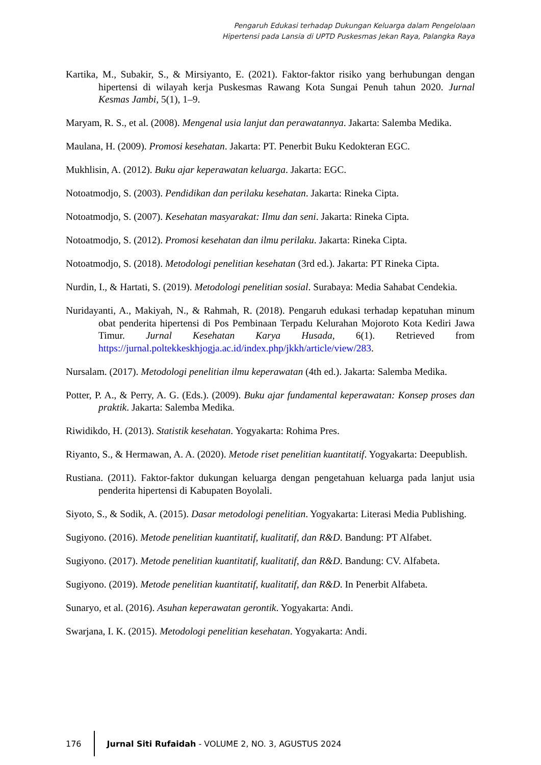Pengaruh Edukasi terhadap Dukungan Keluarga dalam Pengelolaan
Hipertensi pada Lansia di UPTD Puskesmas Jekan Raya, Palangka Raya
Kartika, M., Subakir, S., & Mirsiyanto, E. (2021). Faktor-faktor risiko yang berhubungan dengan hipertensi di wilayah kerja Puskesmas Rawang Kota Sungai Penuh tahun 2020. Jurnal Kesmas Jambi, 5(1), 1–9.
Maryam, R. S., et al. (2008). Mengenal usia lanjut dan perawatannya. Jakarta: Salemba Medika.
Maulana, H. (2009). Promosi kesehatan. Jakarta: PT. Penerbit Buku Kedokteran EGC.
Mukhlisin, A. (2012). Buku ajar keperawatan keluarga. Jakarta: EGC.
Notoatmodjo, S. (2003). Pendidikan dan perilaku kesehatan. Jakarta: Rineka Cipta.
Notoatmodjo, S. (2007). Kesehatan masyarakat: Ilmu dan seni. Jakarta: Rineka Cipta.
Notoatmodjo, S. (2012). Promosi kesehatan dan ilmu perilaku. Jakarta: Rineka Cipta.
Notoatmodjo, S. (2018). Metodologi penelitian kesehatan (3rd ed.). Jakarta: PT Rineka Cipta.
Nurdin, I., & Hartati, S. (2019). Metodologi penelitian sosial. Surabaya: Media Sahabat Cendekia.
Nuridayanti, A., Makiyah, N., & Rahmah, R. (2018). Pengaruh edukasi terhadap kepatuhan minum obat penderita hipertensi di Pos Pembinaan Terpadu Kelurahan Mojoroto Kota Kediri Jawa Timur. Jurnal Kesehatan Karya Husada, 6(1). Retrieved from https://jurnal.poltekkeskhjogja.ac.id/index.php/jkkh/article/view/283.
Nursalam. (2017). Metodologi penelitian ilmu keperawatan (4th ed.). Jakarta: Salemba Medika.
Potter, P. A., & Perry, A. G. (Eds.). (2009). Buku ajar fundamental keperawatan: Konsep proses dan praktik. Jakarta: Salemba Medika.
Riwidikdo, H. (2013). Statistik kesehatan. Yogyakarta: Rohima Pres.
Riyanto, S., & Hermawan, A. A. (2020). Metode riset penelitian kuantitatif. Yogyakarta: Deepublish.
Rustiana. (2011). Faktor-faktor dukungan keluarga dengan pengetahuan keluarga pada lanjut usia penderita hipertensi di Kabupaten Boyolali.
Siyoto, S., & Sodik, A. (2015). Dasar metodologi penelitian. Yogyakarta: Literasi Media Publishing.
Sugiyono. (2016). Metode penelitian kuantitatif, kualitatif, dan R&D. Bandung: PT Alfabet.
Sugiyono. (2017). Metode penelitian kuantitatif, kualitatif, dan R&D. Bandung: CV. Alfabeta.
Sugiyono. (2019). Metode penelitian kuantitatif, kualitatif, dan R&D. In Penerbit Alfabeta.
Sunaryo, et al. (2016). Asuhan keperawatan gerontik. Yogyakarta: Andi.
Swarjana, I. K. (2015). Metodologi penelitian kesehatan. Yogyakarta: Andi.
176
Jurnal Siti Rufaidah - VOLUME 2, NO. 3, AGUSTUS 2024